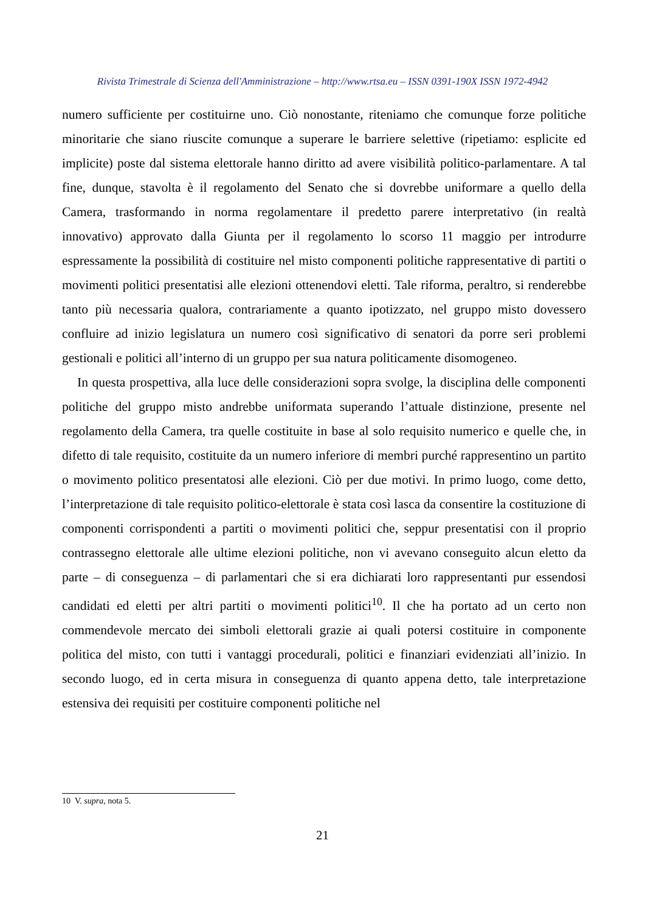Rivista Trimestrale di Scienza dell'Amministrazione – http://www.rtsa.eu – ISSN 0391-190X ISSN 1972-4942
numero sufficiente per costituirne uno. Ciò nonostante, riteniamo che comunque forze politiche minoritarie che siano riuscite comunque a superare le barriere selettive (ripetiamo: esplicite ed implicite) poste dal sistema elettorale hanno diritto ad avere visibilità politico-parlamentare. A tal fine, dunque, stavolta è il regolamento del Senato che si dovrebbe uniformare a quello della Camera, trasformando in norma regolamentare il predetto parere interpretativo (in realtà innovativo) approvato dalla Giunta per il regolamento lo scorso 11 maggio per introdurre espressamente la possibilità di costituire nel misto componenti politiche rappresentative di partiti o movimenti politici presentatisi alle elezioni ottenendovi eletti. Tale riforma, peraltro, si renderebbe tanto più necessaria qualora, contrariamente a quanto ipotizzato, nel gruppo misto dovessero confluire ad inizio legislatura un numero così significativo di senatori da porre seri problemi gestionali e politici all’interno di un gruppo per sua natura politicamente disomogeneo.
In questa prospettiva, alla luce delle considerazioni sopra svolge, la disciplina delle componenti politiche del gruppo misto andrebbe uniformata superando l’attuale distinzione, presente nel regolamento della Camera, tra quelle costituite in base al solo requisito numerico e quelle che, in difetto di tale requisito, costituite da un numero inferiore di membri purché rappresentino un partito o movimento politico presentatosi alle elezioni. Ciò per due motivi. In primo luogo, come detto, l’interpretazione di tale requisito politico-elettorale è stata così lasca da consentire la costituzione di componenti corrispondenti a partiti o movimenti politici che, seppur presentatisi con il proprio contrassegno elettorale alle ultime elezioni politiche, non vi avevano conseguito alcun eletto da parte – di conseguenza – di parlamentari che si era dichiarati loro rappresentanti pur essendosi candidati ed eletti per altri partiti o movimenti politici<sup>10</sup>. Il che ha portato ad un certo non commendevole mercato dei simboli elettorali grazie ai quali potersi costituire in componente politica del misto, con tutti i vantaggi procedurali, politici e finanziari evidenziati all’inizio. In secondo luogo, ed in certa misura in conseguenza di quanto appena detto, tale interpretazione estensiva dei requisiti per costituire componenti politiche nel
10 V. supra, nota 5.
21